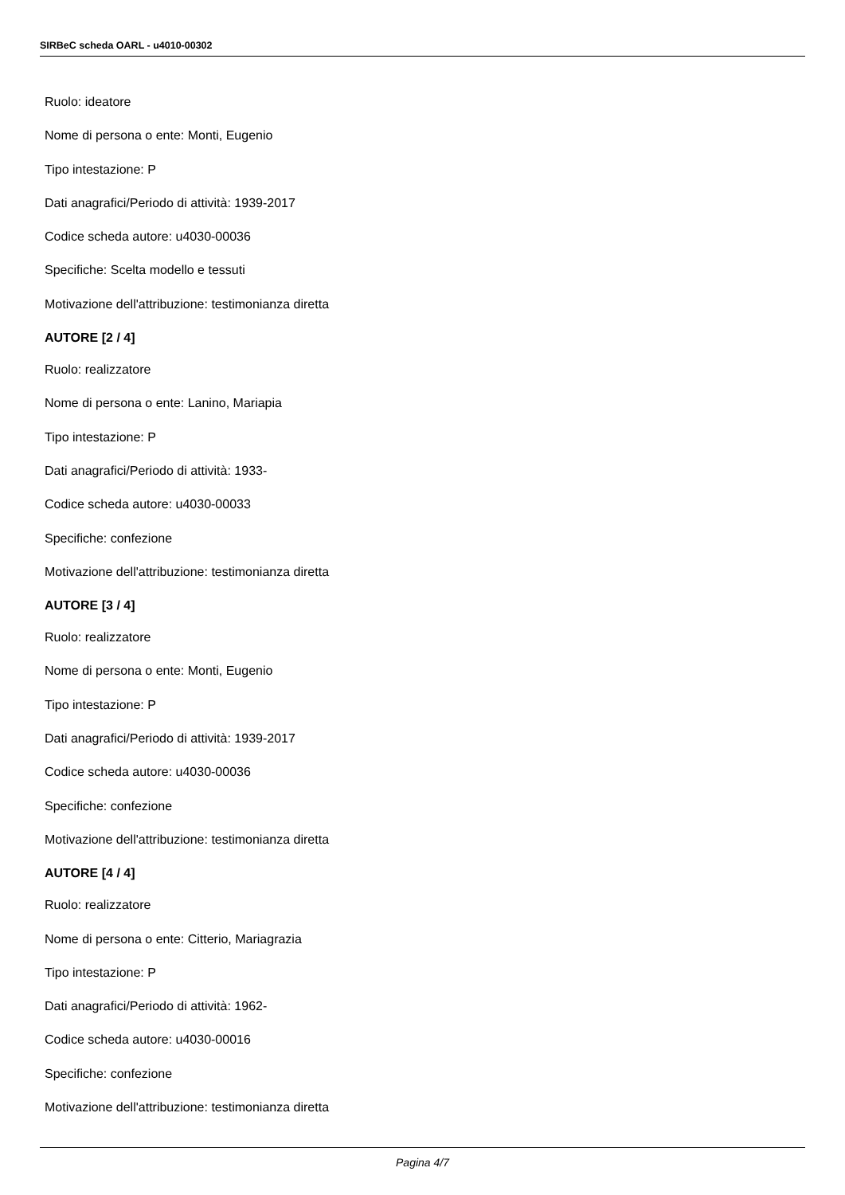SIRBeC scheda OARL - u4010-00302
Ruolo: ideatore
Nome di persona o ente: Monti, Eugenio
Tipo intestazione: P
Dati anagrafici/Periodo di attività: 1939-2017
Codice scheda autore: u4030-00036
Specifiche: Scelta modello e tessuti
Motivazione dell'attribuzione: testimonianza diretta
AUTORE [2 / 4]
Ruolo: realizzatore
Nome di persona o ente: Lanino, Mariapia
Tipo intestazione: P
Dati anagrafici/Periodo di attività: 1933-
Codice scheda autore: u4030-00033
Specifiche: confezione
Motivazione dell'attribuzione: testimonianza diretta
AUTORE [3 / 4]
Ruolo: realizzatore
Nome di persona o ente: Monti, Eugenio
Tipo intestazione: P
Dati anagrafici/Periodo di attività: 1939-2017
Codice scheda autore: u4030-00036
Specifiche: confezione
Motivazione dell'attribuzione: testimonianza diretta
AUTORE [4 / 4]
Ruolo: realizzatore
Nome di persona o ente: Citterio, Mariagrazia
Tipo intestazione: P
Dati anagrafici/Periodo di attività: 1962-
Codice scheda autore: u4030-00016
Specifiche: confezione
Motivazione dell'attribuzione: testimonianza diretta
Pagina 4/7